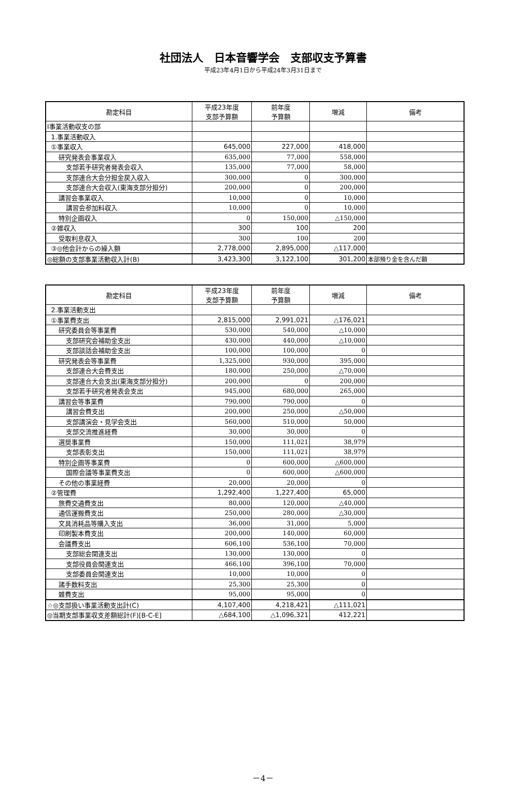社団法人　日本音響学会　支部収支予算書
平成23年4月1日から平成24年3月31日まで
| 勘定科目 | 平成23年度 支部予算額 | 前年度 予算額 | 増減 | 備考 |
| --- | --- | --- | --- | --- |
| Ⅰ事業活動収支の部 | | | | |
| 1.事業活動収入 | | | | |
| ①事業収入 | 645,000 | 227,000 | 418,000 | |
| 研究発表会事業収入 | 635,000 | 77,000 | 558,000 | |
| 支部若手研究者発表会収入 | 135,000 | 77,000 | 58,000 | |
| 支部連合大会分担金戻入収入 | 300,000 | 0 | 300,000 | |
| 支部連合大会収入(東海支部分担分) | 200,000 | 0 | 200,000 | |
| 講習会事業収入 | 10,000 | 0 | 10,000 | |
| 講習会参加料収入 | 10,000 | 0 | 10,000 | |
| 特別企画収入 | 0 | 150,000 | △150,000 | |
| ②雑収入 | 300 | 100 | 200 | |
| 受取利息収入 | 300 | 100 | 200 | |
| ③◎他会計からの繰入額 | 2,778,000 | 2,895,000 | △117,000 | |
| ◎総額の支部事業活動収入計(B) | 3,423,300 | 3,122,100 | 301,200 | 本部預り金を含んだ額 |
| 勘定科目 | 平成23年度 支部予算額 | 前年度 予算額 | 増減 | 備考 |
| --- | --- | --- | --- | --- |
| 2.事業活動支出 | | | | |
| ①事業費支出 | 2,815,000 | 2,991,021 | △176,021 | |
| 研究委員会等事業費 | 530,000 | 540,000 | △10,000 | |
| 支部研究会補助金支出 | 430,000 | 440,000 | △10,000 | |
| 支部談話会補助金支出 | 100,000 | 100,000 | 0 | |
| 研究発表会等事業費 | 1,325,000 | 930,000 | 395,000 | |
| 支部連合大会費支出 | 180,000 | 250,000 | △70,000 | |
| 支部連合大会支出(東海支部分担分) | 200,000 | 0 | 200,000 | |
| 支部若手研究者発表会支出 | 945,000 | 680,000 | 265,000 | |
| 講習会等事業費 | 790,000 | 790,000 | 0 | |
| 講習会費支出 | 200,000 | 250,000 | △50,000 | |
| 支部講演会・見学会支出 | 560,000 | 510,000 | 50,000 | |
| 支部交流推進経費 | 30,000 | 30,000 | 0 | |
| 選奨事業費 | 150,000 | 111,021 | 38,979 | |
| 支部表彰支出 | 150,000 | 111,021 | 38,979 | |
| 特別企画等事業費 | 0 | 600,000 | △600,000 | |
| 国際会議等事業費支出 | 0 | 600,000 | △600,000 | |
| その他の事業経費 | 20,000 | 20,000 | 0 | |
| ②管理費 | 1,292,400 | 1,227,400 | 65,000 | |
| 旅費交通費支出 | 80,000 | 120,000 | △40,000 | |
| 通信運搬費支出 | 250,000 | 280,000 | △30,000 | |
| 文具消耗品等購入支出 | 36,000 | 31,000 | 5,000 | |
| 印刷製本費支出 | 200,000 | 140,000 | 60,000 | |
| 会議費支出 | 606,100 | 536,100 | 70,000 | |
| 支部総会関連支出 | 130,000 | 130,000 | 0 | |
| 支部役員会関連支出 | 466,100 | 396,100 | 70,000 | |
| 支部委員会関連支出 | 10,000 | 10,000 | 0 | |
| 諸手数料支出 | 25,300 | 25,300 | 0 | |
| 雑費支出 | 95,000 | 95,000 | 0 | |
| ☆◎支部扱い事業活動支出計(C) | 4,107,400 | 4,218,421 | △111,021 | |
| ◎当期支部事業収支差額総計(F)[B-C-E] | △684,100 | △1,096,321 | 412,221 | |
－4－